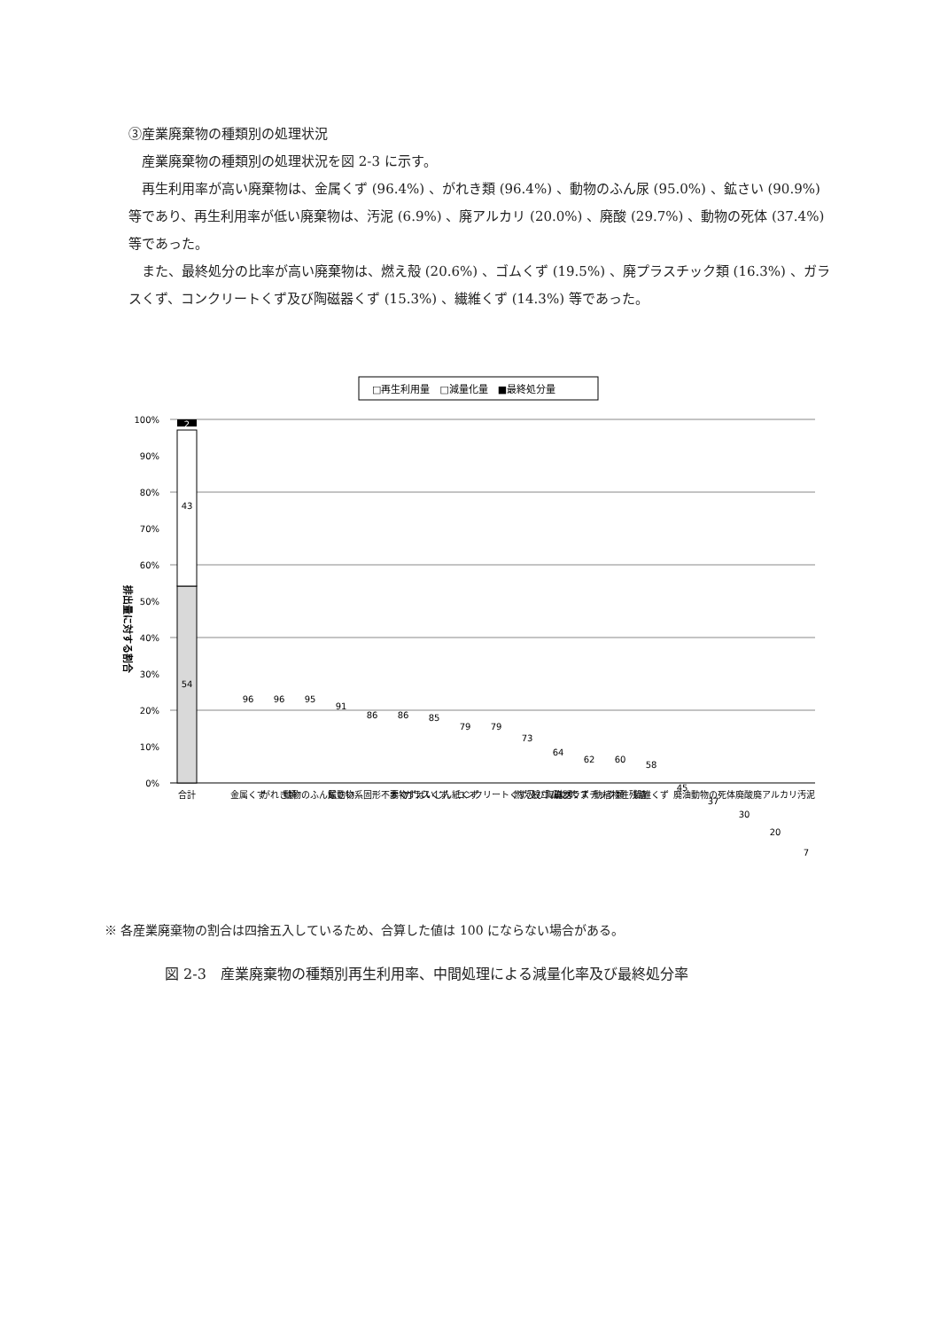③産業廃棄物の種類別の処理状況
産業廃棄物の種類別の処理状況を図 2-3 に示す。
再生利用率が高い廃棄物は、金属くず (96.4%) 、がれき類 (96.4%) 、動物のふん尿 (95.0%) 、鉱さい (90.9%) 等であり、再生利用率が低い廃棄物は、汚泥 (6.9%) 、廃アルカリ (20.0%) 、廃酸 (29.7%) 、動物の死体 (37.4%) 等であった。
また、最終処分の比率が高い廃棄物は、燃え殻 (20.6%) 、ゴムくず (19.5%) 、廃プラスチック類 (16.3%) 、ガラスくず、コンクリートくず及び陶磁器くず (15.3%) 、繊維くず (14.3%) 等であった。
□再生利用量　□減量化量　■最終処分量
排出量に対する割合
100%
90%
80%
70%
60%
50%
40%
30%
20%
10%
0%
54
43
2
96
96
95
91
86
86
85
79
79
73
64
62
60
58
45
37
30
20
7
合計
金属くず
がれき類
動物のふん尿
鉱さい
動物系固形不要物
木くず
ばいじん
紙くず
ガラスくず、コンクリートくず及び陶磁器くず
燃え殻
ゴムくず
廃プラスチック類
動植物性残渣
繊維くず
廃油
動物の死体
廃酸
廃アルカリ
汚泥
※ 各産業廃棄物の割合は四捨五入しているため、合算した値は 100 にならない場合がある。
図 2-3　産業廃棄物の種類別再生利用率、中間処理による減量化率及び最終処分率